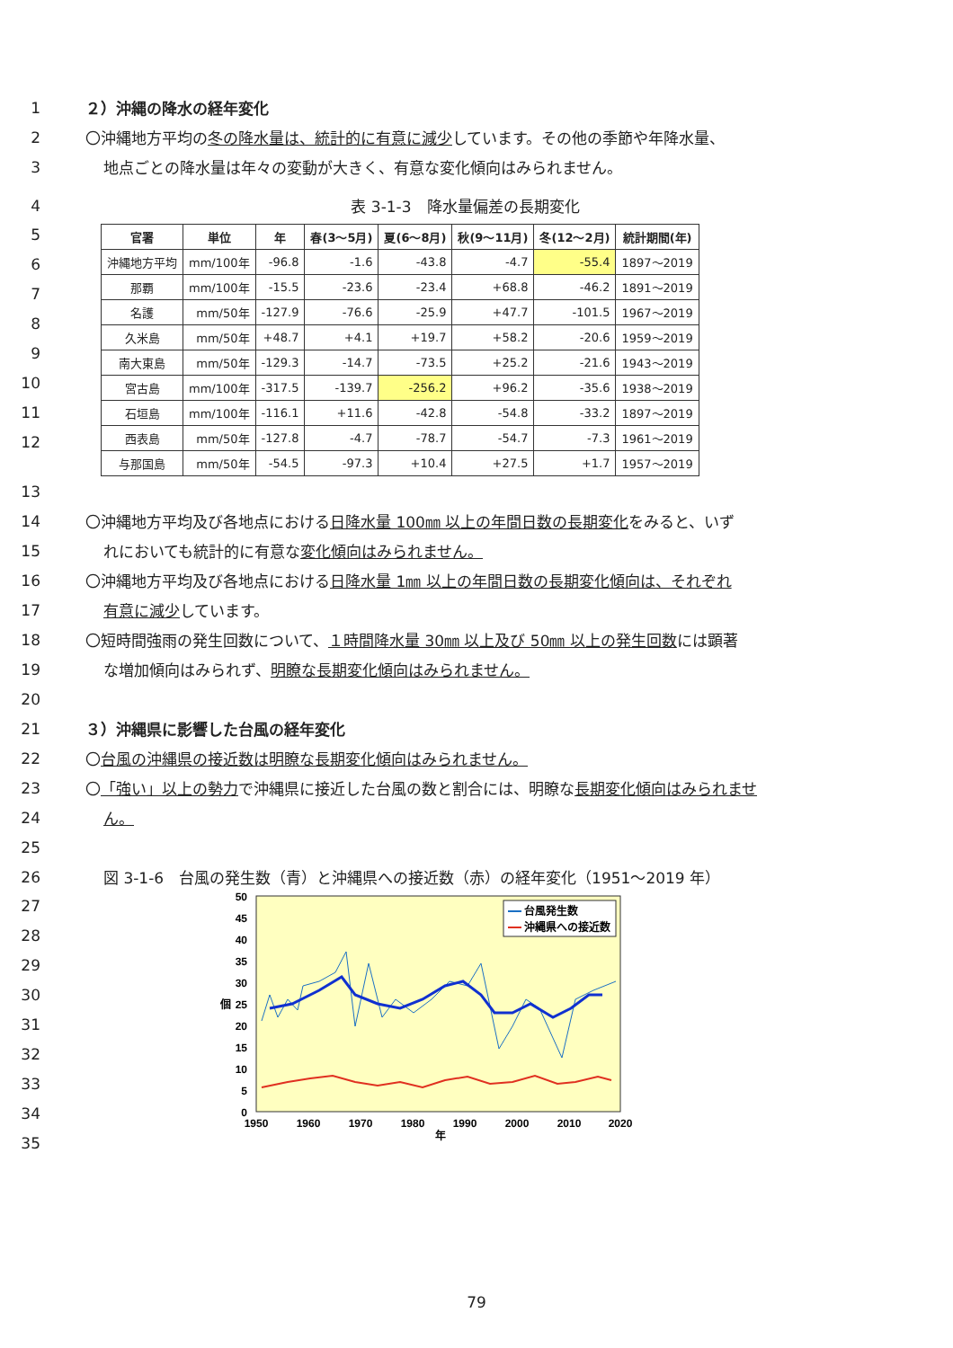1 ２）沖縄の降水の経年変化
2 〇沖縄地方平均の冬の降水量は、統計的に有意に減少しています。その他の季節や年降水量、
3 地点ごとの降水量は年々の変動が大きく、有意な変化傾向はみられません。
4 表 3-1-3　降水量偏差の長期変化
5
6
7
8
9
10
11
12
| 官署 | 単位 | 年 | 春(3～5月) | 夏(6～8月) | 秋(9～11月) | 冬(12～2月) | 統計期間(年) |
| --- | --- | --- | --- | --- | --- | --- | --- |
| 沖縄地方平均 | mm/100年 | -96.8 | -1.6 | -43.8 | -4.7 | -55.4 | 1897～2019 |
| 那覇 | mm/100年 | -15.5 | -23.6 | -23.4 | +68.8 | -46.2 | 1891～2019 |
| 名護 | mm/50年 | -127.9 | -76.6 | -25.9 | +47.7 | -101.5 | 1967～2019 |
| 久米島 | mm/50年 | +48.7 | +4.1 | +19.7 | +58.2 | -20.6 | 1959～2019 |
| 南大東島 | mm/50年 | -129.3 | -14.7 | -73.5 | +25.2 | -21.6 | 1943～2019 |
| 宮古島 | mm/100年 | -317.5 | -139.7 | -256.2 | +96.2 | -35.6 | 1938～2019 |
| 石垣島 | mm/100年 | -116.1 | +11.6 | -42.8 | -54.8 | -33.2 | 1897～2019 |
| 西表島 | mm/50年 | -127.8 | -4.7 | -78.7 | -54.7 | -7.3 | 1961～2019 |
| 与那国島 | mm/50年 | -54.5 | -97.3 | +10.4 | +27.5 | +1.7 | 1957～2019 |
13
14 〇沖縄地方平均及び各地点における日降水量 100㎜ 以上の年間日数の長期変化をみると、いず
15 れにおいても統計的に有意な変化傾向はみられません。
16 〇沖縄地方平均及び各地点における日降水量 1㎜ 以上の年間日数の長期変化傾向は、それぞれ
17 有意に減少しています。
18 〇短時間強雨の発生回数について、１時間降水量 30㎜ 以上及び 50㎜ 以上の発生回数には顕著
19 な増加傾向はみられず、明瞭な長期変化傾向はみられません。
20
21 ３）沖縄県に影響した台風の経年変化
22 〇台風の沖縄県の接近数は明瞭な長期変化傾向はみられません。
23 〇「強い」以上の勢力で沖縄県に接近した台風の数と割合には、明瞭な長期変化傾向はみられませ
24 ん。
25
26 図 3-1-6　台風の発生数（青）と沖縄県への接近数（赤）の経年変化（1951～2019 年）
27
28
29
30
31
32
33
34
35
50
45
40
35
30
個
25
20
15
10
5
0
1950
1960
1970
1980
1990
2000
2010
2020
年
台風発生数
沖縄県への接近数
79